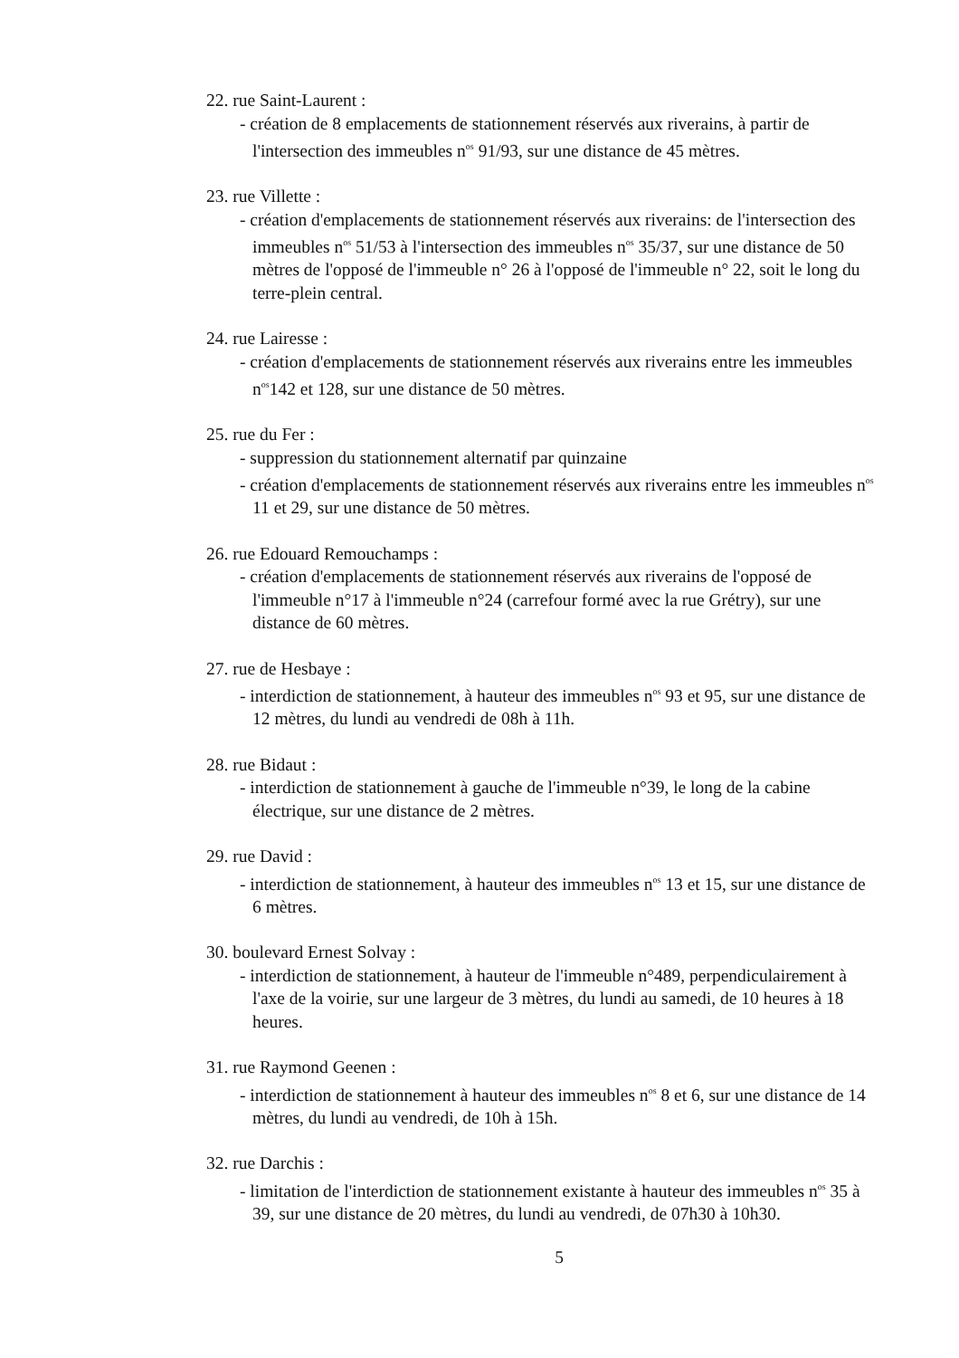22. rue Saint-Laurent :
- création de 8 emplacements de stationnement réservés aux riverains, à partir de l'intersection des immeubles n<sup>os</sup> 91/93, sur une distance de 45 mètres.
23. rue Villette :
- création d'emplacements de stationnement réservés aux riverains: de l'intersection des immeubles n<sup>os</sup> 51/53 à l'intersection des immeubles n<sup>os</sup> 35/37, sur une distance de 50 mètres de l'opposé de l'immeuble n° 26 à l'opposé de l'immeuble n° 22, soit le long du terre-plein central.
24. rue Lairesse :
- création d'emplacements de stationnement réservés aux riverains entre les immeubles n<sup>os</sup>142 et 128, sur une distance de 50 mètres.
25. rue du Fer :
- suppression du stationnement alternatif par quinzaine
- création d'emplacements de stationnement réservés aux riverains entre les immeubles n<sup>os</sup> 11 et 29, sur une distance de 50 mètres.
26. rue Edouard Remouchamps :
- création d'emplacements de stationnement réservés aux riverains de l'opposé de l'immeuble n°17 à l'immeuble n°24 (carrefour formé avec la rue Grétry), sur une distance de 60 mètres.
27. rue de Hesbaye :
- interdiction de stationnement, à hauteur des immeubles n<sup>os</sup> 93 et 95, sur une distance de 12 mètres, du lundi au vendredi de 08h à 11h.
28. rue Bidaut :
- interdiction de stationnement à gauche de l'immeuble n°39, le long de la cabine électrique, sur une distance de 2 mètres.
29. rue David :
- interdiction de stationnement, à hauteur des immeubles n<sup>os</sup> 13 et 15, sur une distance de 6 mètres.
30. boulevard Ernest Solvay :
- interdiction de stationnement, à hauteur de l'immeuble n°489, perpendiculairement à l'axe de la voirie, sur une largeur de 3 mètres, du lundi au samedi, de 10 heures à 18 heures.
31. rue Raymond Geenen :
- interdiction de stationnement à hauteur des immeubles n<sup>os</sup> 8 et 6, sur une distance de 14 mètres, du lundi au vendredi, de 10h à 15h.
32. rue Darchis :
- limitation de l'interdiction de stationnement existante à hauteur des immeubles n<sup>os</sup> 35 à 39, sur une distance de 20 mètres, du lundi au vendredi, de 07h30 à 10h30.
5